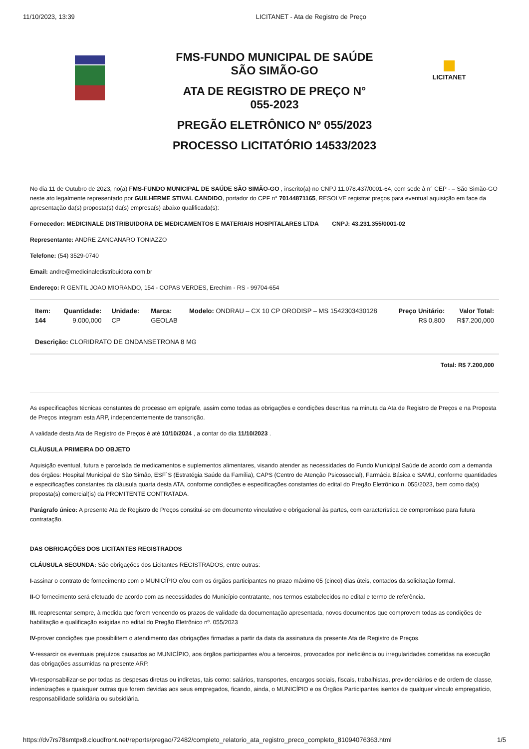11/10/2023, 13:39 LICITANET - Ata de Registro de Preço
FMS-FUNDO MUNICIPAL DE SAÚDE
SÃO SIMÃO-GO
ATA DE REGISTRO DE PREÇO N°
055-2023
PREGÃO ELETRÔNICO Nº 055/2023
PROCESSO LICITATÓRIO 14533/2023
LICITANET
No dia 11 de Outubro de 2023, no(a) FMS-FUNDO MUNICIPAL DE SAÚDE SÃO SIMÃO-GO , inscrito(a) no CNPJ 11.078.437/0001-64, com sede à n° CEP - – São Simão-GO neste ato legalmente representado por GUILHERME STIVAL CANDIDO, portador do CPF n° 70144871165, RESOLVE registrar preços para eventual aquisição em face da apresentação da(s) proposta(s) da(s) empresa(s) abaixo qualificada(s):
Fornecedor: MEDICINALE DISTRIBUIDORA DE MEDICAMENTOS E MATERIAIS HOSPITALARES LTDA CNPJ: 43.231.355/0001-02
Representante: ANDRE ZANCANARO TONIAZZO
Telefone: (54) 3529-0740
Email: andre@medicinaledistribuidora.com.br
Endereço: R GENTIL JOAO MIORANDO, 154 - COPAS VERDES, Erechim - RS - 99704-654
| Item: 144 | Quantidade: 9.000,000 | Unidade: CP | Marca: GEOLAB | Modelo: ONDRAU – CX 10 CP ORODISP – MS 1542303430128 | Preço Unitário: R$ 0,800 | Valor Total: R$7.200,000 |
| Descrição: CLORIDRATO DE ONDANSETRONA 8 MG | | | | | | |
Total: R$ 7.200,000
As especificações técnicas constantes do processo em epígrafe, assim como todas as obrigações e condições descritas na minuta da Ata de Registro de Preços e na Proposta de Preços integram esta ARP, independentemente de transcrição.
A validade desta Ata de Registro de Preços é até 10/10/2024 , a contar do dia 11/10/2023 .
CLÁUSULA PRIMEIRA DO OBJETO
Aquisição eventual, futura e parcelada de medicamentos e suplementos alimentares, visando atender as necessidades do Fundo Municipal Saúde de acordo com a demanda dos órgãos: Hospital Municipal de São Simão, ESF`S (Estratégia Saúde da Família), CAPS (Centro de Atenção Psicossocial), Farmácia Básica e SAMU, conforme quantidades e especificações constantes da cláusula quarta desta ATA, conforme condições e especificações constantes do edital do Pregão Eletrônico n. 055/2023, bem como da(s) proposta(s) comercial(is) da PROMITENTE CONTRATADA.
Parágrafo único: A presente Ata de Registro de Preços constitui-se em documento vinculativo e obrigacional às partes, com característica de compromisso para futura contratação.
DAS OBRIGAÇÕES DOS LICITANTES REGISTRADOS
CLÁUSULA SEGUNDA: São obrigações dos Licitantes REGISTRADOS, entre outras:
I-assinar o contrato de fornecimento com o MUNICÍPIO e/ou com os órgãos participantes no prazo máximo 05 (cinco) dias úteis, contados da solicitação formal.
II-O fornecimento será efetuado de acordo com as necessidades do Município contratante, nos termos estabelecidos no edital e termo de referência.
III. reapresentar sempre, à medida que forem vencendo os prazos de validade da documentação apresentada, novos documentos que comprovem todas as condições de habilitação e qualificação exigidas no edital do Pregão Eletrônico nº. 055/2023
IV-prover condições que possibilitem o atendimento das obrigações firmadas a partir da data da assinatura da presente Ata de Registro de Preços.
V-ressarcir os eventuais prejuízos causados ao MUNICÍPIO, aos órgãos participantes e/ou a terceiros, provocados por ineficiência ou irregularidades cometidas na execução das obrigações assumidas na presente ARP.
VI-responsabilizar-se por todas as despesas diretas ou indiretas, tais como: salários, transportes, encargos sociais, fiscais, trabalhistas, previdenciários e de ordem de classe, indenizações e quaisquer outras que forem devidas aos seus empregados, ficando, ainda, o MUNICÍPIO e os Órgãos Participantes isentos de qualquer vínculo empregatício, responsabilidade solidária ou subsidiária.
https://dv7rs78smtpx8.cloudfront.net/reports/pregao/72482/completo_relatorio_ata_registro_preco_completo_81094076363.html 1/5